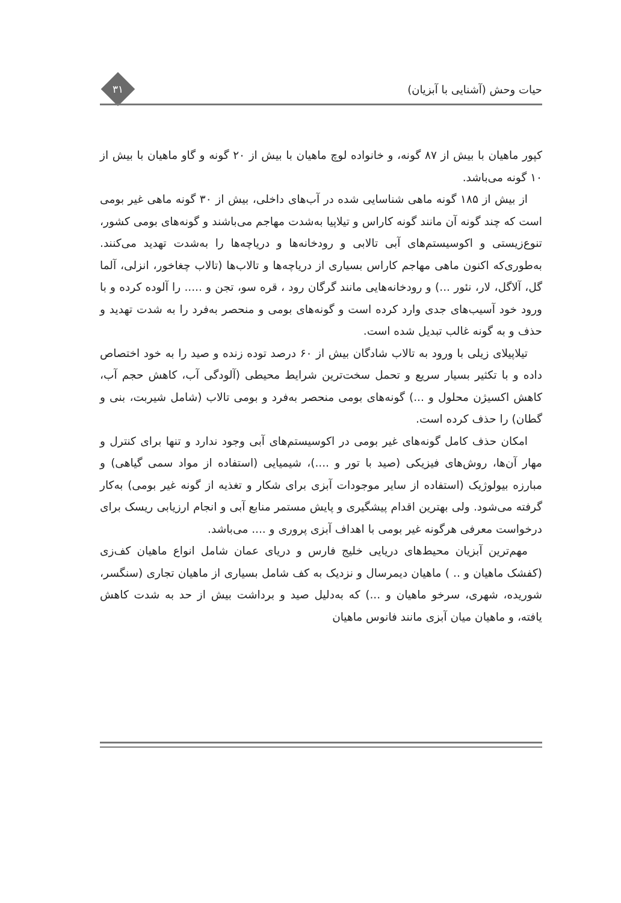حیات وحش (آشنایی با آبزیان)
۳۱
کپور ماهیان با بیش از ۸۷ گونه، و خانواده لوچ ماهیان با بیش از ۲۰ گونه و گاو ماهیان با بیش از ۱۰ گونه می‌باشد.
از بیش از ۱۸۵ گونه ماهی شناسایی شده در آب‌های داخلی، بیش از ۳۰ گونه ماهی غیر بومی است که چند گونه آن مانند گونه کاراس و تیلاپیا به‌شدت مهاجم می‌باشند و گونه‌های بومی کشور، تنوع‌زیستی و اکوسیستم‌های آبی تالابی و رودخانه‌ها و دریاچه‌ها را به‌شدت تهدید می‌کنند. به‌طوری‌که اکنون ماهی مهاجم کاراس بسیاری از دریاچه‌ها و تالاب‌ها (تالاب چغاخور، انزلی، آلما گل، آلاگل، لار، نئور ...) و رودخانه‌هایی مانند گرگان رود ، قره سو، تجن و ..... را آلوده کرده و با ورود خود آسیب‌های جدی وارد کرده است و گونه‌های بومی و منحصر به‌فرد را به شدت تهدید و حذف و به گونه غالب تبدیل شده است.
تیلاپیلای زیلی با ورود به تالاب شادگان بیش از ۶۰ درصد توده زنده و صید را به خود اختصاص داده و با تکثیر بسیار سریع و تحمل سخت‌ترین شرایط محیطی (آلودگی آب، کاهش حجم آب، کاهش اکسیژن محلول و ...) گونه‌های بومی منحصر به‌فرد و بومی تالاب (شامل شیربت، بنی و گطان) را حذف کرده است.
امکان حذف کامل گونه‌های غیر بومی در اکوسیستم‌های آبی وجود ندارد و تنها برای کنترل و مهار آن‌ها، روش‌های فیزیکی (صید با تور و ....)، شیمیایی (استفاده از مواد سمی گیاهی) و مبارزه بیولوژیک (استفاده از سایر موجودات آبزی برای شکار و تغذیه از گونه غیر بومی) به‌کار گرفته می‌شود. ولی بهترین اقدام پیشگیری و پایش مستمر منابع آبی و انجام ارزیابی ریسک برای درخواست معرفی هرگونه غیر بومی با اهداف آبزی پروری و .... می‌باشد.
مهم‌ترین آبزیان محیط‌های دریایی خلیج فارس و دریای عمان شامل انواع ماهیان کف‌زی (کفشک ماهیان و .. ) ماهیان دیمرسال و نزدیک به کف شامل بسیاری از ماهیان تجاری (سنگسر، شوریده، شهری، سرخو ماهیان و ...) که به‌دلیل صید و برداشت بیش از حد به شدت کاهش یافته، و ماهیان میان آبزی مانند فانوس ماهیان